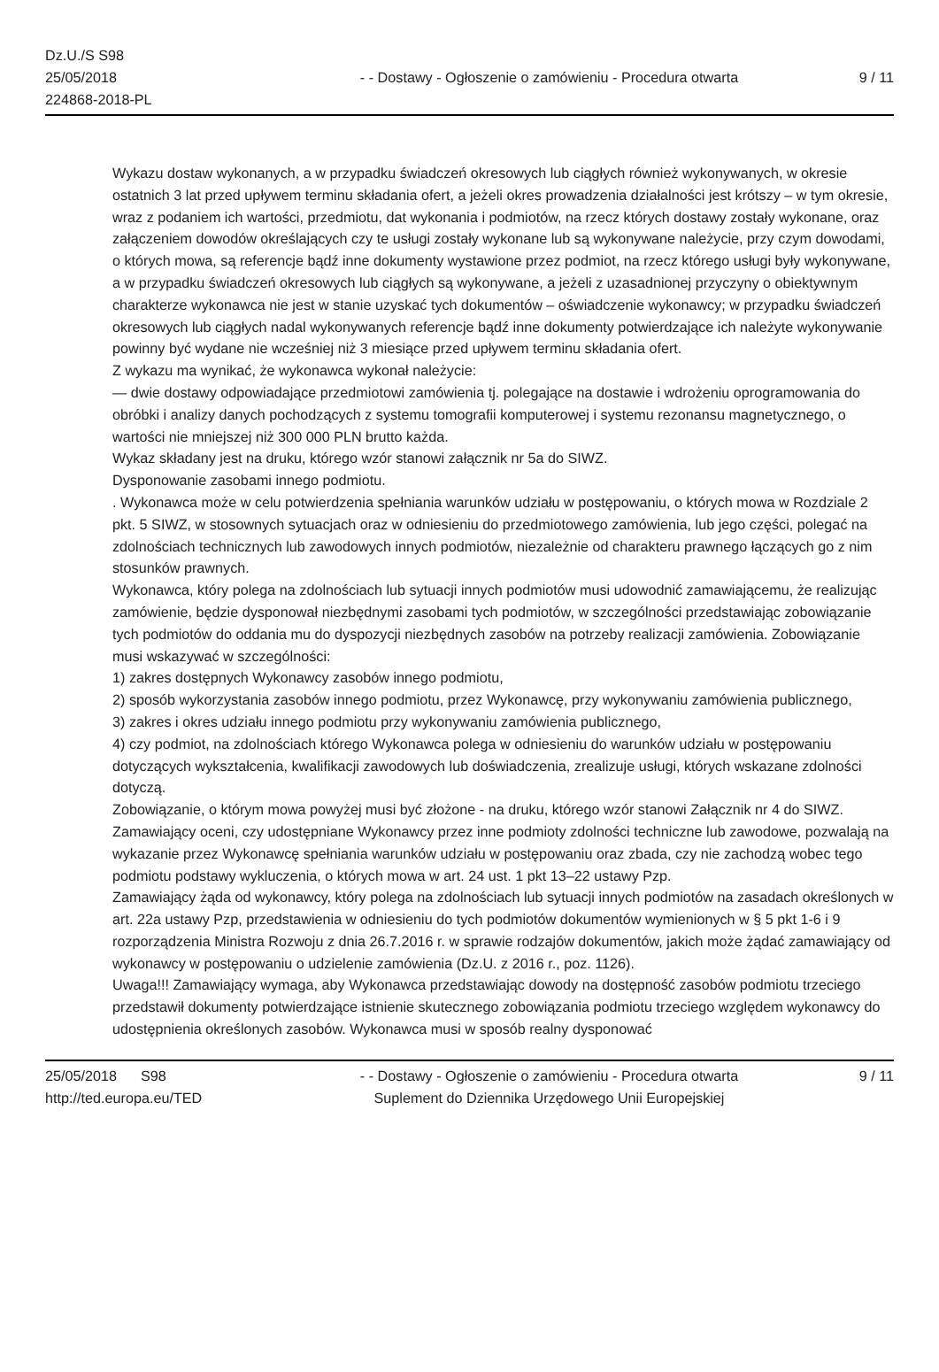Dz.U./S S98
25/05/2018
224868-2018-PL
- - Dostawy - Ogłoszenie o zamówieniu - Procedura otwarta
9 / 11
Wykazu dostaw wykonanych, a w przypadku świadczeń okresowych lub ciągłych również wykonywanych, w okresie ostatnich 3 lat przed upływem terminu składania ofert, a jeżeli okres prowadzenia działalności jest krótszy – w tym okresie, wraz z podaniem ich wartości, przedmiotu, dat wykonania i podmiotów, na rzecz których dostawy zostały wykonane, oraz załączeniem dowodów określających czy te usługi zostały wykonane lub są wykonywane należycie, przy czym dowodami, o których mowa, są referencje bądź inne dokumenty wystawione przez podmiot, na rzecz którego usługi były wykonywane, a w przypadku świadczeń okresowych lub ciągłych są wykonywane, a jeżeli z uzasadnionej przyczyny o obiektywnym charakterze wykonawca nie jest w stanie uzyskać tych dokumentów – oświadczenie wykonawcy; w przypadku świadczeń okresowych lub ciągłych nadal wykonywanych referencje bądź inne dokumenty potwierdzające ich należyte wykonywanie powinny być wydane nie wcześniej niż 3 miesiące przed upływem terminu składania ofert.
Z wykazu ma wynikać, że wykonawca wykonał należycie:
— dwie dostawy odpowiadające przedmiotowi zamówienia tj. polegające na dostawie i wdrożeniu oprogramowania do obróbki i analizy danych pochodzących z systemu tomografii komputerowej i systemu rezonansu magnetycznego, o wartości nie mniejszej niż 300 000 PLN brutto każda.
Wykaz składany jest na druku, którego wzór stanowi załącznik nr 5a do SIWZ.
Dysponowanie zasobami innego podmiotu.
. Wykonawca może w celu potwierdzenia spełniania warunków udziału w postępowaniu, o których mowa w Rozdziale 2 pkt. 5 SIWZ, w stosownych sytuacjach oraz w odniesieniu do przedmiotowego zamówienia, lub jego części, polegać na zdolnościach technicznych lub zawodowych innych podmiotów, niezależnie od charakteru prawnego łączących go z nim stosunków prawnych.
Wykonawca, który polega na zdolnościach lub sytuacji innych podmiotów musi udowodnić zamawiającemu, że realizując zamówienie, będzie dysponował niezbędnymi zasobami tych podmiotów, w szczególności przedstawiając zobowiązanie tych podmiotów do oddania mu do dyspozycji niezbędnych zasobów na potrzeby realizacji zamówienia. Zobowiązanie musi wskazywać w szczególności:
1) zakres dostępnych Wykonawcy zasobów innego podmiotu,
2) sposób wykorzystania zasobów innego podmiotu, przez Wykonawcę, przy wykonywaniu zamówienia publicznego,
3) zakres i okres udziału innego podmiotu przy wykonywaniu zamówienia publicznego,
4) czy podmiot, na zdolnościach którego Wykonawca polega w odniesieniu do warunków udziału w postępowaniu dotyczących wykształcenia, kwalifikacji zawodowych lub doświadczenia, zrealizuje usługi, których wskazane zdolności dotyczą.
Zobowiązanie, o którym mowa powyżej musi być złożone - na druku, którego wzór stanowi Załącznik nr 4 do SIWZ.
Zamawiający oceni, czy udostępniane Wykonawcy przez inne podmioty zdolności techniczne lub zawodowe, pozwalają na wykazanie przez Wykonawcę spełniania warunków udziału w postępowaniu oraz zbada, czy nie zachodzą wobec tego podmiotu podstawy wykluczenia, o których mowa w art. 24 ust. 1 pkt 13–22 ustawy Pzp.
Zamawiający żąda od wykonawcy, który polega na zdolnościach lub sytuacji innych podmiotów na zasadach określonych w art. 22a ustawy Pzp, przedstawienia w odniesieniu do tych podmiotów dokumentów wymienionych w § 5 pkt 1-6 i 9 rozporządzenia Ministra Rozwoju z dnia 26.7.2016 r. w sprawie rodzajów dokumentów, jakich może żądać zamawiający od wykonawcy w postępowaniu o udzielenie zamówienia (Dz.U. z 2016 r., poz. 1126).
Uwaga!!! Zamawiający wymaga, aby Wykonawca przedstawiając dowody na dostępność zasobów podmiotu trzeciego przedstawił dokumenty potwierdzające istnienie skutecznego zobowiązania podmiotu trzeciego względem wykonawcy do udostępnienia określonych zasobów. Wykonawca musi w sposób realny dysponować
25/05/2018 S98
http://ted.europa.eu/TED
- - Dostawy - Ogłoszenie o zamówieniu - Procedura otwarta
Suplement do Dziennika Urzędowego Unii Europejskiej
9 / 11